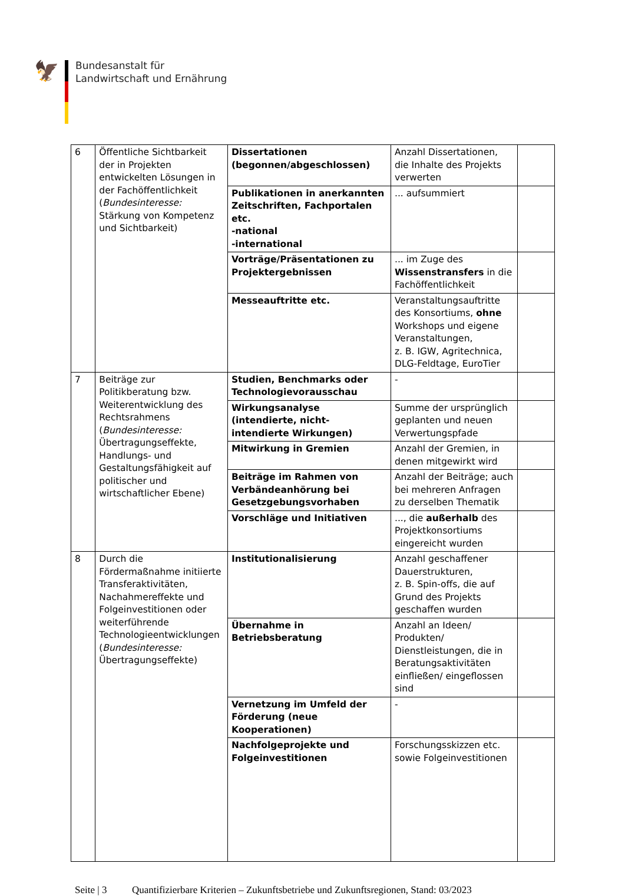🦅
Bundesanstalt für
Landwirtschaft und Ernährung
| 6 | Öffentliche Sichtbarkeit der in Projekten entwickelten Lösungen in der Fachöffentlichkeit ( Bundesinteresse: Stärkung von Kompetenz und Sichtbarkeit) | Dissertationen (begonnen/abgeschlossen) | Anzahl Dissertationen, die Inhalte des Projekts verwerten | |
| | | Publikationen in anerkannten Zeitschriften, Fachportalen etc. -national -international | ... aufsummiert | |
| | | Vorträge/Präsentationen zu Projektergebnissen | ... im Zuge des Wissenstransfers in die Fachöffentlichkeit | |
| | | Messeauftritte etc. | Veranstaltungsauftritte des Konsortiums, ohne Workshops und eigene Veranstaltungen, z. B. IGW, Agritechnica, DLG-Feldtage, EuroTier | |
| 7 | Beiträge zur Politikberatung bzw. Weiterentwicklung des Rechtsrahmens ( Bundesinteresse: Übertragungseffekte, Handlungs- und Gestaltungsfähigkeit auf politischer und wirtschaftlicher Ebene) | Studien, Benchmarks oder Technologievorausschau | - | |
| | | Wirkungsanalyse (intendierte, nicht-intendierte Wirkungen) | Summe der ursprünglich geplanten und neuen Verwertungspfade | |
| | | Mitwirkung in Gremien | Anzahl der Gremien, in denen mitgewirkt wird | |
| | | Beiträge im Rahmen von Verbändeanhörung bei Gesetzgebungsvorhaben | Anzahl der Beiträge; auch bei mehreren Anfragen zu derselben Thematik | |
| | | Vorschläge und Initiativen | ..., die außerhalb des Projektkonsortiums eingereicht wurden | |
| 8 | Durch die Fördermaßnahme initiierte Transferaktivitäten, Nachahmereffekte und Folgeinvestitionen oder weiterführende Technologieentwicklungen ( Bundesinteresse: Übertragungseffekte) | Institutionalisierung | Anzahl geschaffener Dauerstrukturen, z. B. Spin-offs, die auf Grund des Projekts geschaffen wurden | |
| | | Übernahme in Betriebsberatung | Anzahl an Ideen/ Produkten/ Dienstleistungen, die in Beratungsaktivitäten einfließen/ eingeflossen sind | |
| | | Vernetzung im Umfeld der Förderung (neue Kooperationen) | - | |
| | | Nachfolgeprojekte und Folgeinvestitionen | Forschungsskizzen etc. sowie Folgeinvestitionen | |
Seite | 3 Quantifizierbare Kriterien – Zukunftsbetriebe und Zukunftsregionen, Stand: 03/2023